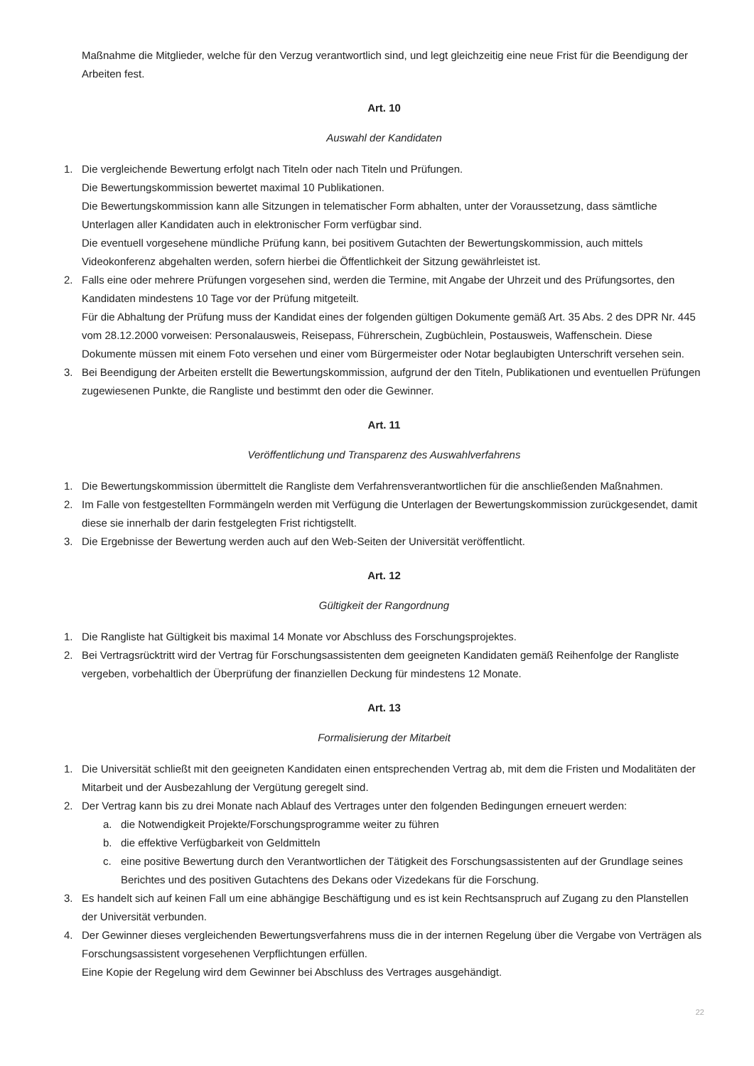Maßnahme die Mitglieder, welche für den Verzug verantwortlich sind, und legt gleichzeitig eine neue Frist für die Beendigung der Arbeiten fest.
Art. 10
Auswahl der Kandidaten
1. Die vergleichende Bewertung erfolgt nach Titeln oder nach Titeln und Prüfungen.
Die Bewertungskommission bewertet maximal 10 Publikationen.
Die Bewertungskommission kann alle Sitzungen in telematischer Form abhalten, unter der Voraussetzung, dass sämtliche Unterlagen aller Kandidaten auch in elektronischer Form verfügbar sind.
Die eventuell vorgesehene mündliche Prüfung kann, bei positivem Gutachten der Bewertungskommission, auch mittels Videokonferenz abgehalten werden, sofern hierbei die Öffentlichkeit der Sitzung gewährleistet ist.
2. Falls eine oder mehrere Prüfungen vorgesehen sind, werden die Termine, mit Angabe der Uhrzeit und des Prüfungsortes, den Kandidaten mindestens 10 Tage vor der Prüfung mitgeteilt.
Für die Abhaltung der Prüfung muss der Kandidat eines der folgenden gültigen Dokumente gemäß Art. 35 Abs. 2 des DPR Nr. 445 vom 28.12.2000 vorweisen: Personalausweis, Reisepass, Führerschein, Zugbüchlein, Postausweis, Waffenschein. Diese Dokumente müssen mit einem Foto versehen und einer vom Bürgermeister oder Notar beglaubigten Unterschrift versehen sein.
3. Bei Beendigung der Arbeiten erstellt die Bewertungskommission, aufgrund der den Titeln, Publikationen und eventuellen Prüfungen zugewiesenen Punkte, die Rangliste und bestimmt den oder die Gewinner.
Art. 11
Veröffentlichung und Transparenz des Auswahlverfahrens
1. Die Bewertungskommission übermittelt die Rangliste dem Verfahrensverantwortlichen für die anschließenden Maßnahmen.
2. Im Falle von festgestellten Formmängeln werden mit Verfügung die Unterlagen der Bewertungskommission zurückgesendet, damit diese sie innerhalb der darin festgelegten Frist richtigstellt.
3. Die Ergebnisse der Bewertung werden auch auf den Web-Seiten der Universität veröffentlicht.
Art. 12
Gültigkeit der Rangordnung
1. Die Rangliste hat Gültigkeit bis maximal 14 Monate vor Abschluss des Forschungsprojektes.
2. Bei Vertragsrücktritt wird der Vertrag für Forschungsassistenten dem geeigneten Kandidaten gemäß Reihenfolge der Rangliste vergeben, vorbehaltlich der Überprüfung der finanziellen Deckung für mindestens 12 Monate.
Art. 13
Formalisierung der Mitarbeit
1. Die Universität schließt mit den geeigneten Kandidaten einen entsprechenden Vertrag ab, mit dem die Fristen und Modalitäten der Mitarbeit und der Ausbezahlung der Vergütung geregelt sind.
2. Der Vertrag kann bis zu drei Monate nach Ablauf des Vertrages unter den folgenden Bedingungen erneuert werden:
a. die Notwendigkeit Projekte/Forschungsprogramme weiter zu führen
b. die effektive Verfügbarkeit von Geldmitteln
c. eine positive Bewertung durch den Verantwortlichen der Tätigkeit des Forschungsassistenten auf der Grundlage seines Berichtes und des positiven Gutachtens des Dekans oder Vizedekans für die Forschung.
3. Es handelt sich auf keinen Fall um eine abhängige Beschäftigung und es ist kein Rechtsanspruch auf Zugang zu den Planstellen der Universität verbunden.
4. Der Gewinner dieses vergleichenden Bewertungsverfahrens muss die in der internen Regelung über die Vergabe von Verträgen als Forschungsassistent vorgesehenen Verpflichtungen erfüllen.
Eine Kopie der Regelung wird dem Gewinner bei Abschluss des Vertrages ausgehändigt.
22